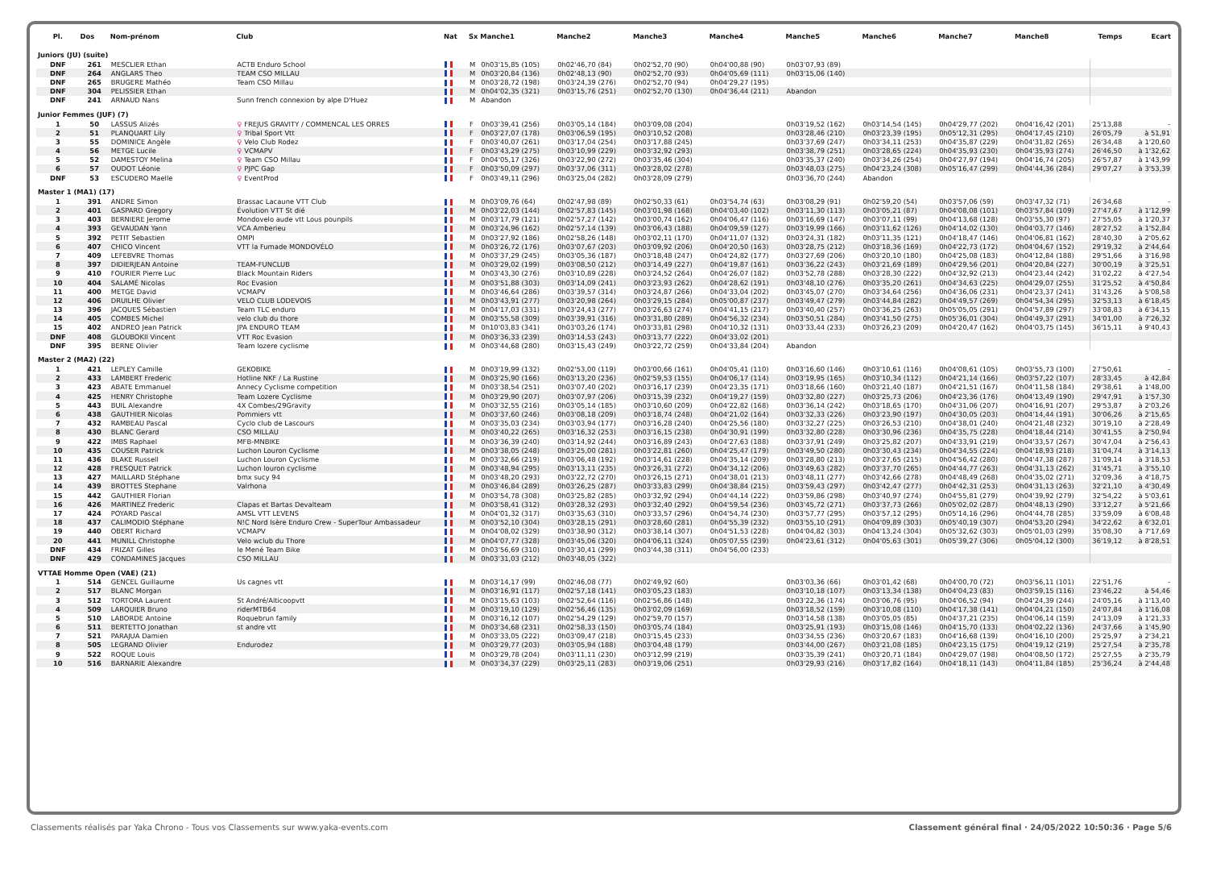| Pl. | Dos | Nom-prénom | Club | Nat | Sx | Manche1 | Manche2 | Manche3 | Manche4 | Manche5 | Manche6 | Manche7 | Manche8 | Temps | Ecart |
| --- | --- | --- | --- | --- | --- | --- | --- | --- | --- | --- | --- | --- | --- | --- | --- |
| Juniors (JU) (suite) | | | | | | | | | | | | | | | |
| DNF | 261 | MESCLIER Ethan | ACTB Enduro School | | M | 0h03'15,85 (105) | 0h02'46,70 (84) | 0h02'52,70 (90) | 0h04'00,88 (90) | 0h03'07,93 (89) | | | | | |
| DNF | 264 | ANGLARS Theo | TEAM CSO MILLAU | | M | 0h03'20,84 (136) | 0h02'48,13 (90) | 0h02'52,70 (93) | 0h04'05,69 (111) | 0h03'15,06 (140) | | | | | |
| DNF | 265 | BRUGERE Mathéo | Team CSO Millau | | M | 0h03'28,72 (198) | 0h03'24,39 (276) | 0h02'52,70 (94) | 0h04'29,27 (195) | | | | | | |
| DNF | 304 | PELISSIER Ethan | | | M | 0h04'02,35 (321) | 0h03'15,76 (251) | 0h02'52,70 (130) | 0h04'36,44 (211) | Abandon | | | | | |
| DNF | 241 | ARNAUD Nans | Sunn french connexion by alpe D'Huez | | M | Abandon | | | | | | | | | |
| Junior Femmes (JUF) (7) | | | | | | | | | | | | | | | |
| 1 | 50 | LASSUS Alizés | ♀ FREJUS GRAVITY / COMMENCAL LES ORRES | | F | 0h03'39,41 (256) | 0h03'05,14 (184) | 0h03'09,08 (204) | | 0h03'19,52 (162) | 0h03'14,54 (145) | 0h04'29,77 (202) | 0h04'16,42 (201) | 25'13,88 | - |
| 2 | 51 | PLANQUART Lily | ♀ Tribal Sport Vtt | | F | 0h03'27,07 (178) | 0h03'06,59 (195) | 0h03'10,52 (208) | | 0h03'28,46 (210) | 0h03'23,39 (195) | 0h05'12,31 (295) | 0h04'17,45 (210) | 26'05,79 | à 51,91 |
| 3 | 55 | DOMINICE Angèle | ♀ Velo Club Rodez | | F | 0h03'40,07 (261) | 0h03'17,04 (254) | 0h03'17,88 (245) | | 0h03'37,69 (247) | 0h03'34,11 (253) | 0h04'35,87 (229) | 0h04'31,82 (265) | 26'34,48 | à 1'20,60 |
| 4 | 56 | METGE Lucile | ♀ VCMAPV | | F | 0h03'43,29 (275) | 0h03'10,99 (229) | 0h03'32,92 (293) | | 0h03'38,79 (251) | 0h03'28,65 (224) | 0h04'35,93 (230) | 0h04'35,93 (274) | 26'46,50 | à 1'32,62 |
| 5 | 52 | DAMESTOY Melina | ♀ Team CSO Millau | | F | 0h04'05,17 (326) | 0h03'22,90 (272) | 0h03'35,46 (304) | | 0h03'35,37 (240) | 0h03'34,26 (254) | 0h04'27,97 (194) | 0h04'16,74 (205) | 26'57,87 | à 1'43,99 |
| 6 | 57 | OUDOT Léonie | ♀ PJPC Gap | | F | 0h03'50,09 (297) | 0h03'37,06 (311) | 0h03'28,02 (278) | | 0h03'48,03 (275) | 0h04'23,24 (308) | 0h05'16,47 (299) | 0h04'44,36 (284) | 29'07,27 | à 3'53,39 |
| DNF | 53 | ESCUDERO Maelle | ♀ EventProd | | F | 0h03'49,11 (296) | 0h03'25,04 (282) | 0h03'28,09 (279) | | 0h03'36,70 (244) | Abandon | | | | |
| Master 1 (MA1) (17) | | | | | | | | | | | | | | | |
| 1 | 391 | ANDRE Simon | Brassac Lacaune VTT Club | | M | 0h03'09,76 (64) | 0h02'47,98 (89) | 0h02'50,33 (61) | 0h03'54,74 (63) | 0h03'08,29 (91) | 0h02'59,20 (54) | 0h03'57,06 (59) | 0h03'47,32 (71) | 26'34,68 | - |
| 2 | 401 | GASPARD Gregory | Évolution VTT St dié | | M | 0h03'22,03 (144) | 0h02'57,83 (145) | 0h03'01,98 (168) | 0h04'03,40 (102) | 0h03'11,30 (113) | 0h03'05,21 (87) | 0h04'08,08 (101) | 0h03'57,84 (109) | 27'47,67 | à 1'12,99 |
| 3 | 403 | BERNIERE Jerome | Mondovelo aude vtt Lous pounpils | | M | 0h03'17,79 (121) | 0h02'57,27 (142) | 0h03'00,74 (162) | 0h04'06,47 (116) | 0h03'16,69 (147) | 0h03'07,11 (99) | 0h04'13,68 (128) | 0h03'55,30 (97) | 27'55,05 | à 1'20,37 |
| 4 | 393 | GEVAUDAN Yann | VCA Amberieu | | M | 0h03'24,96 (162) | 0h02'57,14 (139) | 0h03'06,43 (188) | 0h04'09,59 (127) | 0h03'19,99 (166) | 0h03'11,62 (126) | 0h04'14,02 (130) | 0h04'03,77 (146) | 28'27,52 | à 1'52,84 |
| 5 | 392 | PETIT Sebastien | OMPI | | M | 0h03'27,92 (186) | 0h02'58,26 (148) | 0h03'02,11 (170) | 0h04'11,07 (132) | 0h03'24,31 (182) | 0h03'11,35 (121) | 0h04'18,47 (146) | 0h04'06,81 (162) | 28'40,30 | à 2'05,62 |
| 6 | 407 | CHICO Vincent | VTT la Fumade MONDOVÉLO | | M | 0h03'26,72 (176) | 0h03'07,67 (203) | 0h03'09,92 (206) | 0h04'20,50 (163) | 0h03'28,75 (212) | 0h03'18,36 (169) | 0h04'22,73 (172) | 0h04'04,67 (152) | 29'19,32 | à 2'44,64 |
| 7 | 409 | LEFEBVRE Thomas | | | M | 0h03'37,29 (245) | 0h03'05,36 (187) | 0h03'18,48 (247) | 0h04'24,82 (177) | 0h03'27,69 (206) | 0h03'20,10 (180) | 0h04'25,08 (183) | 0h04'12,84 (188) | 29'51,66 | à 3'16,98 |
| 8 | 397 | DIDIERJEAN Antoine | TEAM-FUNCLUB | | M | 0h03'29,02 (199) | 0h03'08,50 (212) | 0h03'14,49 (227) | 0h04'19,87 (161) | 0h03'36,22 (243) | 0h03'21,69 (189) | 0h04'29,56 (201) | 0h04'20,84 (227) | 30'00,19 | à 3'25,51 |
| 9 | 410 | FOURIER Pierre Luc | Black Mountain Riders | | M | 0h03'43,30 (276) | 0h03'10,89 (228) | 0h03'24,52 (264) | 0h04'26,07 (182) | 0h03'52,78 (288) | 0h03'28,30 (222) | 0h04'32,92 (213) | 0h04'23,44 (242) | 31'02,22 | à 4'27,54 |
| 10 | 404 | SALAMÉ Nicolas | Roc Evasion | | M | 0h03'51,88 (303) | 0h03'14,09 (241) | 0h03'23,93 (262) | 0h04'28,62 (191) | 0h03'48,10 (276) | 0h03'35,20 (261) | 0h04'34,63 (225) | 0h04'29,07 (255) | 31'25,52 | à 4'50,84 |
| 11 | 400 | METGE David | VCMAPV | | M | 0h03'46,64 (286) | 0h03'39,57 (314) | 0h03'24,87 (266) | 0h04'33,04 (202) | 0h03'45,07 (270) | 0h03'34,64 (256) | 0h04'36,06 (231) | 0h04'23,37 (241) | 31'43,26 | à 5'08,58 |
| 12 | 406 | DRUILHE Olivier | VELO CLUB LODEVOIS | | M | 0h03'43,91 (277) | 0h03'20,98 (264) | 0h03'29,15 (284) | 0h05'00,87 (237) | 0h03'49,47 (279) | 0h03'44,84 (282) | 0h04'49,57 (269) | 0h04'54,34 (295) | 32'53,13 | à 6'18,45 |
| 13 | 396 | JACQUES Sébastien | Team TLC enduro | | M | 0h04'17,03 (331) | 0h03'24,43 (277) | 0h03'26,63 (274) | 0h04'41,15 (217) | 0h03'40,40 (257) | 0h03'36,25 (263) | 0h05'05,05 (291) | 0h04'57,89 (297) | 33'08,83 | à 6'34,15 |
| 14 | 405 | COMBES Michel | velo club du thore | | M | 0h03'55,58 (309) | 0h03'39,91 (316) | 0h03'31,80 (289) | 0h04'56,32 (234) | 0h03'50,51 (284) | 0h03'41,50 (275) | 0h05'36,01 (304) | 0h04'49,37 (291) | 34'01,00 | à 7'26,32 |
| 15 | 402 | ANDREO Jean Patrick | JPA ENDURO TEAM | | M | 0h10'03,83 (341) | 0h03'03,26 (174) | 0h03'33,81 (298) | 0h04'10,32 (131) | 0h03'33,44 (233) | 0h03'26,23 (209) | 0h04'20,47 (162) | 0h04'03,75 (145) | 36'15,11 | à 9'40,43 |
| DNF | 408 | GLOUBOKII Vincent | VTT Roc Evasion | | M | 0h03'36,33 (239) | 0h03'14,53 (243) | 0h03'13,77 (222) | 0h04'33,02 (201) | | | | | | |
| DNF | 395 | BERNE Olivier | Team lozere cyclisme | | M | 0h03'44,68 (280) | 0h03'15,43 (249) | 0h03'22,72 (259) | 0h04'33,84 (204) | Abandon | | | | | |
| Master 2 (MA2) (22) | | | | | | | | | | | | | | | |
| 1 | 421 | LEPLEY Camille | GEKOBIKE | | M | 0h03'19,99 (132) | 0h02'53,00 (119) | 0h03'00,66 (161) | 0h04'05,41 (110) | 0h03'16,60 (146) | 0h03'10,61 (116) | 0h04'08,61 (105) | 0h03'55,73 (100) | 27'50,61 | - |
| 2 | 433 | LAMBERT Frederic | Hotline NKF / La Rustine | | M | 0h03'25,90 (166) | 0h03'13,20 (236) | 0h02'59,53 (155) | 0h04'06,17 (114) | 0h03'19,95 (165) | 0h03'10,34 (112) | 0h04'21,14 (166) | 0h03'57,22 (107) | 28'33,45 | à 42,84 |
| 3 | 423 | ABATE Emmanuel | Annecy Cyclisme competition | | M | 0h03'38,54 (251) | 0h03'07,40 (202) | 0h03'16,17 (239) | 0h04'23,35 (171) | 0h03'18,66 (160) | 0h03'21,40 (187) | 0h04'21,51 (167) | 0h04'11,58 (184) | 29'38,61 | à 1'48,00 |
| 4 | 425 | HENRY Christophe | Team Lozere Cyclisme | | M | 0h03'29,90 (207) | 0h03'07,97 (206) | 0h03'15,39 (232) | 0h04'19,27 (159) | 0h03'32,80 (227) | 0h03'25,73 (206) | 0h04'23,36 (176) | 0h04'13,49 (190) | 29'47,91 | à 1'57,30 |
| 5 | 443 | BUIL Alexandre | 4X Combes/29Gravity | | M | 0h03'32,55 (216) | 0h03'05,14 (185) | 0h03'10,60 (209) | 0h04'22,82 (168) | 0h03'36,14 (242) | 0h03'18,65 (170) | 0h04'31,06 (207) | 0h04'16,91 (207) | 29'53,87 | à 2'03,26 |
| 6 | 438 | GAUTHIER Nicolas | Pommiers vtt | | M | 0h03'37,60 (246) | 0h03'08,18 (209) | 0h03'18,74 (248) | 0h04'21,02 (164) | 0h03'32,33 (226) | 0h03'23,90 (197) | 0h04'30,05 (203) | 0h04'14,44 (191) | 30'06,26 | à 2'15,65 |
| 7 | 432 | RAMBEAU Pascal | Cyclo club de Lascours | | M | 0h03'35,03 (234) | 0h03'03,94 (177) | 0h03'16,28 (240) | 0h04'25,56 (180) | 0h03'32,27 (225) | 0h03'26,53 (210) | 0h04'38,01 (240) | 0h04'21,48 (232) | 30'19,10 | à 2'28,49 |
| 8 | 430 | BLANC Gerard | CSO MILLAU | | M | 0h03'40,22 (265) | 0h03'16,32 (253) | 0h03'16,15 (238) | 0h04'30,91 (199) | 0h03'32,80 (228) | 0h03'30,96 (236) | 0h04'35,75 (228) | 0h04'18,44 (214) | 30'41,55 | à 2'50,94 |
| 9 | 422 | IMBS Raphael | MFB-MNBIKE | | M | 0h03'36,39 (240) | 0h03'14,92 (244) | 0h03'16,89 (243) | 0h04'27,63 (188) | 0h03'37,91 (249) | 0h03'25,82 (207) | 0h04'33,91 (219) | 0h04'33,57 (267) | 30'47,04 | à 2'56,43 |
| 10 | 435 | COUSER Patrick | Luchon Louron Cyclisme | | M | 0h03'38,05 (248) | 0h03'25,00 (281) | 0h03'22,81 (260) | 0h04'25,47 (179) | 0h03'49,50 (280) | 0h03'30,43 (234) | 0h04'34,55 (224) | 0h04'18,93 (218) | 31'04,74 | à 3'14,13 |
| 11 | 436 | BLAKE Russell | Luchon Louron Cyclisme | | M | 0h03'32,66 (219) | 0h03'06,48 (192) | 0h03'14,61 (228) | 0h04'35,14 (209) | 0h03'28,80 (213) | 0h03'27,65 (215) | 0h04'56,42 (280) | 0h04'47,38 (287) | 31'09,14 | à 3'18,53 |
| 12 | 428 | FRESQUET Patrick | Luchon louron cyclisme | | M | 0h03'48,94 (295) | 0h03'13,11 (235) | 0h03'26,31 (272) | 0h04'34,12 (206) | 0h03'49,63 (282) | 0h03'37,70 (265) | 0h04'44,77 (263) | 0h04'31,13 (262) | 31'45,71 | à 3'55,10 |
| 13 | 427 | MAILLARD Stéphane | bmx sucy 94 | | M | 0h03'48,20 (293) | 0h03'22,72 (270) | 0h03'26,15 (271) | 0h04'38,01 (213) | 0h03'48,11 (277) | 0h03'42,66 (278) | 0h04'48,49 (268) | 0h04'35,02 (271) | 32'09,36 | à 4'18,75 |
| 14 | 439 | BROTTES Stephane | Valrhona | | M | 0h03'46,84 (289) | 0h03'26,25 (287) | 0h03'33,83 (299) | 0h04'38,84 (215) | 0h03'59,43 (297) | 0h03'42,47 (277) | 0h04'42,31 (253) | 0h04'31,13 (263) | 32'21,10 | à 4'30,49 |
| 15 | 442 | GAUTHIER Florian | | | M | 0h03'54,78 (308) | 0h03'25,82 (285) | 0h03'32,92 (294) | 0h04'44,14 (222) | 0h03'59,86 (298) | 0h03'40,97 (274) | 0h04'55,81 (279) | 0h04'39,92 (279) | 32'54,22 | à 5'03,61 |
| 16 | 426 | MARTINEZ Frederic | Clapas et Bartas Devalteam | | M | 0h03'58,41 (312) | 0h03'28,32 (293) | 0h03'32,40 (292) | 0h04'59,54 (236) | 0h03'45,72 (271) | 0h03'37,73 (266) | 0h05'02,02 (287) | 0h04'48,13 (290) | 33'12,27 | à 5'21,66 |
| 17 | 424 | POYARD Pascal | AMSL VTT LEVENS | | M | 0h04'01,32 (317) | 0h03'35,63 (310) | 0h03'33,57 (296) | 0h04'54,74 (230) | 0h03'57,77 (295) | 0h03'57,12 (295) | 0h05'14,16 (296) | 0h04'44,78 (285) | 33'59,09 | à 6'08,48 |
| 18 | 437 | CALIMODIO Stéphane | N!C Nord Isère Enduro Crew - SuperTour Ambassadeur | | M | 0h03'52,10 (304) | 0h03'28,15 (291) | 0h03'28,60 (281) | 0h04'55,39 (232) | 0h03'55,10 (291) | 0h04'09,89 (303) | 0h05'40,19 (307) | 0h04'53,20 (294) | 34'22,62 | à 6'32,01 |
| 19 | 440 | OBERT Richard | VCMAPV | | M | 0h04'08,02 (329) | 0h03'38,90 (312) | 0h03'38,14 (307) | 0h04'51,53 (228) | 0h04'04,82 (303) | 0h04'13,24 (304) | 0h05'32,62 (303) | 0h05'01,03 (299) | 35'08,30 | à 7'17,69 |
| 20 | 441 | MUNILL Christophe | Velo wclub du Thore | | M | 0h04'07,77 (328) | 0h03'45,06 (320) | 0h04'06,11 (324) | 0h05'07,55 (239) | 0h04'23,61 (312) | 0h04'05,63 (301) | 0h05'39,27 (306) | 0h05'04,12 (300) | 36'19,12 | à 8'28,51 |
| DNF | 434 | FRIZAT Gilles | le Mené Team Bike | | M | 0h03'56,69 (310) | 0h03'30,41 (299) | 0h03'44,38 (311) | 0h04'56,00 (233) | | | | | | |
| DNF | 429 | CONDAMINES Jacques | CSO MILLAU | | M | 0h03'31,03 (212) | 0h03'48,05 (322) | | | | | | | | |
| VTTAE Homme Open (VAE) (21) | | | | | | | | | | | | | | | |
| 1 | 514 | GENCEL Guillaume | Us cagnes vtt | | M | 0h03'14,17 (99) | 0h02'46,08 (77) | 0h02'49,92 (60) | | 0h03'03,36 (66) | 0h03'01,42 (68) | 0h04'00,70 (72) | 0h03'56,11 (101) | 22'51,76 | - |
| 2 | 517 | BLANC Morgan | | | M | 0h03'16,91 (117) | 0h02'57,18 (141) | 0h03'05,23 (183) | | 0h03'10,18 (107) | 0h03'13,34 (138) | 0h04'04,23 (83) | 0h03'59,15 (116) | 23'46,22 | à 54,46 |
| 3 | 512 | TORTORA Laurent | St André/Alticoopvtt | | M | 0h03'15,63 (103) | 0h02'52,64 (116) | 0h02'56,86 (148) | | 0h03'22,36 (174) | 0h03'06,76 (95) | 0h04'06,52 (94) | 0h04'24,39 (244) | 24'05,16 | à 1'13,40 |
| 4 | 509 | LARQUIER Bruno | riderMTB64 | | M | 0h03'19,10 (129) | 0h02'56,46 (135) | 0h03'02,09 (169) | | 0h03'18,52 (159) | 0h03'10,08 (110) | 0h04'17,38 (141) | 0h04'04,21 (150) | 24'07,84 | à 1'16,08 |
| 5 | 510 | LABORDE Antoine | Roquebrun family | | M | 0h03'16,12 (107) | 0h02'54,29 (129) | 0h02'59,70 (157) | | 0h03'14,58 (138) | 0h03'05,05 (85) | 0h04'37,21 (235) | 0h04'06,14 (159) | 24'13,09 | à 1'21,33 |
| 6 | 511 | BERTETTO Jonathan | st andre vtt | | M | 0h03'34,68 (231) | 0h02'58,33 (150) | 0h03'05,74 (184) | | 0h03'25,91 (193) | 0h03'15,08 (146) | 0h04'15,70 (133) | 0h04'02,22 (136) | 24'37,66 | à 1'45,90 |
| 7 | 521 | PARAJUA Damien | | | M | 0h03'33,05 (222) | 0h03'09,47 (218) | 0h03'15,45 (233) | | 0h03'34,55 (236) | 0h03'20,67 (183) | 0h04'16,68 (139) | 0h04'16,10 (200) | 25'25,97 | à 2'34,21 |
| 8 | 505 | LEGRAND Olivier | Endurodez | | M | 0h03'29,77 (203) | 0h03'05,94 (188) | 0h03'04,48 (179) | | 0h03'44,00 (267) | 0h03'21,08 (185) | 0h04'23,15 (175) | 0h04'19,12 (219) | 25'27,54 | à 2'35,78 |
| 9 | 522 | ROQUE Louis | | | M | 0h03'29,78 (204) | 0h03'11,11 (230) | 0h03'12,99 (219) | | 0h03'35,39 (241) | 0h03'20,71 (184) | 0h04'29,07 (198) | 0h04'08,50 (172) | 25'27,55 | à 2'35,79 |
| 10 | 516 | BARNARIE Alexandre | | | M | 0h03'34,37 (229) | 0h03'25,11 (283) | 0h03'19,06 (251) | | 0h03'29,93 (216) | 0h03'17,82 (164) | 0h04'18,11 (143) | 0h04'11,84 (185) | 25'36,24 | à 2'44,48 |
Classements réalisés par Yaka Chrono - Tous vos Classements sur www.yaka-events.com Classement général final · 24/05/2022 10:50:36 · Page 5/6